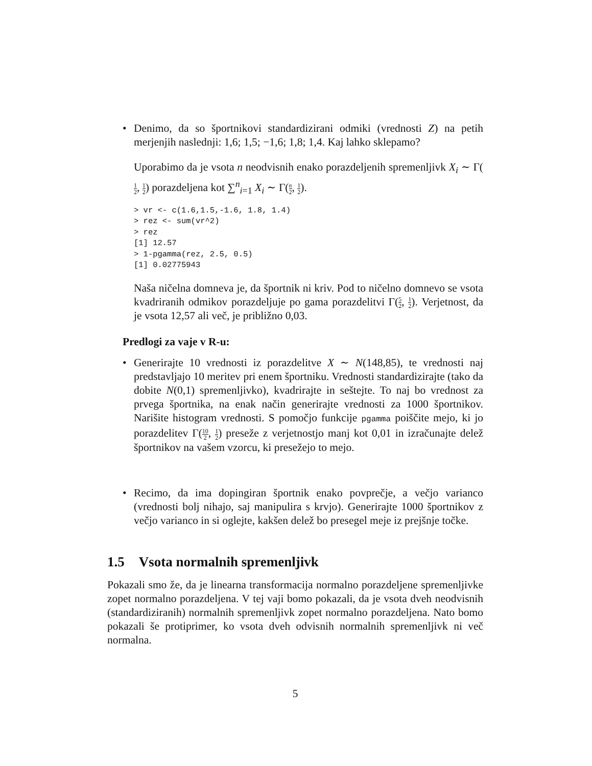• Denimo, da so športnikovi standardizirani odmiki (vrednosti Z) na petih merjenjih naslednji: 1,6; 1,5; −1,6; 1,8; 1,4. Kaj lahko sklepamo?
Uporabimo da je vsota n neodvisnih enako porazdeljenih spremenljivk X<sub>i</sub> ∼ Γ(1 2, 1 2) porazdeljena kot ∑<sup>n</sup><sub>i=1</sub> X<sub>i</sub> ∼ Γ(n 2, 1 2).
> vr <- c(1.6,1.5,-1.6, 1.8, 1.4)
> rez <- sum(vr^2)
> rez
[1] 12.57
> 1-pgamma(rez, 2.5, 0.5)
[1] 0.02775943
Naša ničelna domneva je, da športnik ni kriv. Pod to ničelno domnevo se vsota kvadriranih odmikov porazdeljuje po gama porazdelitvi Γ(5 2, 1 2). Verjetnost, da je vsota 12,57 ali več, je približno 0,03.
Predlogi za vaje v R-u:
• Generirajte 10 vrednosti iz porazdelitve X ∼ N(148,85), te vrednosti naj predstavljajo 10 meritev pri enem športniku. Vrednosti standardizirajte (tako da dobite N(0,1) spremenljivko), kvadrirajte in seštejte. To naj bo vrednost za prvega športnika, na enak način generirajte vrednosti za 1000 športnikov. Narišite histogram vrednosti. S pomočjo funkcije pgamma poiščite mejo, ki jo porazdelitev Γ(10 2, 1 2) preseže z verjetnostjo manj kot 0,01 in izračunajte delež športnikov na vašem vzorcu, ki presežejo to mejo.
• Recimo, da ima dopingiran športnik enako povprečje, a večjo varianco (vrednosti bolj nihajo, saj manipulira s krvjo). Generirajte 1000 športnikov z večjo varianco in si oglejte, kakšen delež bo presegel meje iz prejšnje točke.
1.5 Vsota normalnih spremenljivk
Pokazali smo že, da je linearna transformacija normalno porazdeljene spremenljivke zopet normalno porazdeljena. V tej vaji bomo pokazali, da je vsota dveh neodvisnih (standardiziranih) normalnih spremenljivk zopet normalno porazdeljena. Nato bomo pokazali še protiprimer, ko vsota dveh odvisnih normalnih spremenljivk ni več normalna.
5